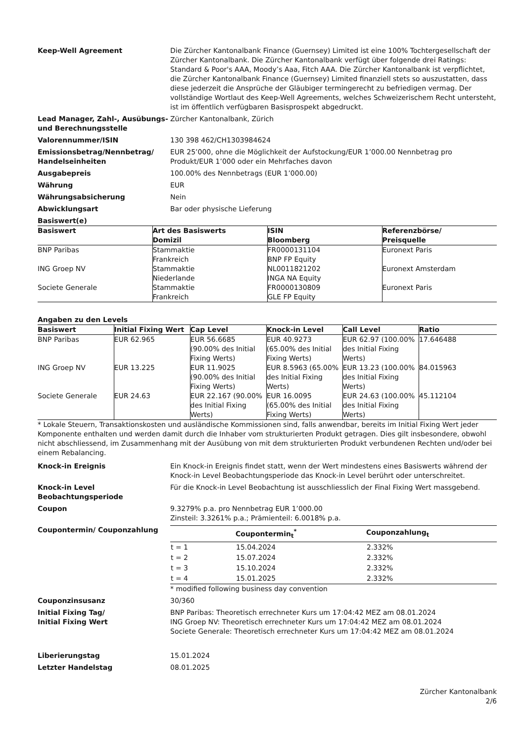Keep-Well Agreement Die Zürcher Kantonalbank Finance (Guernsey) Limited ist eine 100% Tochtergesellschaft der Zürcher Kantonalbank. Die Zürcher Kantonalbank verfügt über folgende drei Ratings: Standard & Poor's AAA, Moody’s Aaa, Fitch AAA. Die Zürcher Kantonalbank ist verpflichtet, die Zürcher Kantonalbank Finance (Guernsey) Limited finanziell stets so auszustatten, dass diese jederzeit die Ansprüche der Gläubiger termingerecht zu befriedigen vermag. Der vollständige Wortlaut des Keep-Well Agreements, welches Schweizerischem Recht untersteht, ist im öffentlich verfügbaren Basisprospekt abgedruckt.
Lead Manager, Zahl-, Ausübungs- und Berechnungsstelle
Zürcher Kantonalbank, Zürich
Valorennummer/ISIN 130 398 462/CH1303984624
Emissionsbetrag/Nennbetrag/ Handelseinheiten
EUR 25’000, ohne die Möglichkeit der Aufstockung/EUR 1’000.00 Nennbetrag pro Produkt/EUR 1’000 oder ein Mehrfaches davon
Ausgabepreis 100.00% des Nennbetrags (EUR 1’000.00)
Währung EUR
Währungsabsicherung Nein
Abwicklungsart Bar oder physische Lieferung
Basiswert(e)
| Basiswert | Art des Basiswerts Domizil | ISIN Bloomberg | Referenzbörse/ Preisquelle |
| --- | --- | --- | --- |
| BNP Paribas | Stammaktie Frankreich | FR0000131104 BNP FP Equity | Euronext Paris |
| ING Groep NV | Stammaktie Niederlande | NL0011821202 INGA NA Equity | Euronext Amsterdam |
| Societe Generale | Stammaktie Frankreich | FR0000130809 GLE FP Equity | Euronext Paris |
Angaben zu den Levels
| Basiswert | Initial Fixing Wert | Cap Level | Knock-in Level | Call Level | Ratio |
| --- | --- | --- | --- | --- | --- |
| BNP Paribas | EUR 62.965 | EUR 56.6685 (90.00% des Initial Fixing Werts) | EUR 40.9273 (65.00% des Initial Fixing Werts) | EUR 62.97 (100.00% des Initial Fixing Werts) | 17.646488 |
| ING Groep NV | EUR 13.225 | EUR 11.9025 (90.00% des Initial Fixing Werts) | EUR 8.5963 (65.00% des Initial Fixing Werts) | EUR 13.23 (100.00% des Initial Fixing Werts) | 84.015963 |
| Societe Generale | EUR 24.63 | EUR 22.167 (90.00% des Initial Fixing Werts) | EUR 16.0095 (65.00% des Initial Fixing Werts) | EUR 24.63 (100.00% des Initial Fixing Werts) | 45.112104 |
* Lokale Steuern, Transaktionskosten und ausländische Kommissionen sind, falls anwendbar, bereits im Initial Fixing Wert jeder Komponente enthalten und werden damit durch die Inhaber vom strukturierten Produkt getragen. Dies gilt insbesondere, obwohl nicht abschliessend, im Zusammenhang mit der Ausübung von mit dem strukturierten Produkt verbundenen Rechten und/oder bei einem Rebalancing.
Knock-in Ereignis Ein Knock-in Ereignis findet statt, wenn der Wert mindestens eines Basiswerts während der Knock-in Level Beobachtungsperiode das Knock-in Level berührt oder unterschreitet.
Knock-in Level Beobachtungsperiode
Für die Knock-in Level Beobachtung ist ausschliesslich der Final Fixing Wert massgebend.
Coupon 9.3279% p.a. pro Nennbetrag EUR 1’000.00
Zinsteil: 3.3261% p.a.; Prämienteil: 6.0018% p.a.
Coupontermin/ Couponzahlung
| | Coupontermin<sub>t</sub><sup>*</sup> | Couponzahlung<sub>t</sub> |
| --- | --- | --- |
| t = 1 | 15.04.2024 | 2.332% |
| t = 2 | 15.07.2024 | 2.332% |
| t = 3 | 15.10.2024 | 2.332% |
| t = 4 | 15.01.2025 | 2.332% |
* modified following business day convention
Couponzinsusanz 30/360
Initial Fixing Tag/
Initial Fixing Wert
BNP Paribas: Theoretisch errechneter Kurs um 17:04:42 MEZ am 08.01.2024
ING Groep NV: Theoretisch errechneter Kurs um 17:04:42 MEZ am 08.01.2024
Societe Generale: Theoretisch errechneter Kurs um 17:04:42 MEZ am 08.01.2024
Liberierungstag 15.01.2024
Letzter Handelstag 08.01.2025
Zürcher Kantonalbank
2/6